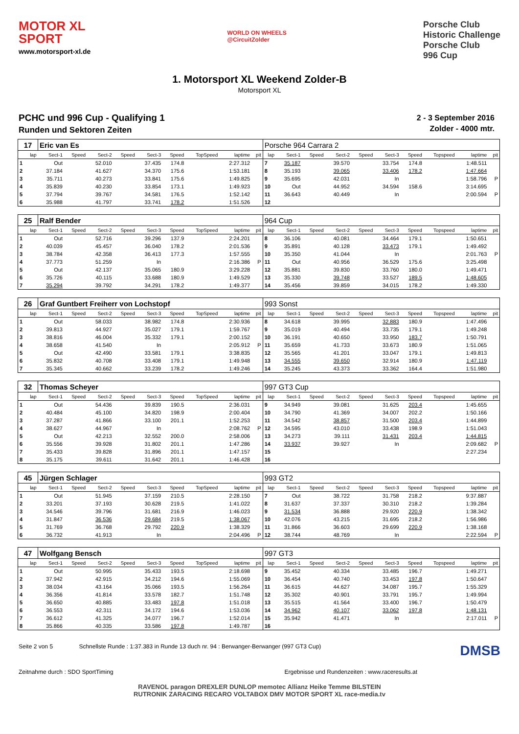MOTOR XL
SPORT
www.motorsport-xl.de
WORLD ON WHEELS
@CircuitZolder
Porsche Club
Historic Challenge
Porsche Club
996 Cup
1. Motorsport XL Weekend Zolder-B
Motorsport XL
PCHC und 996 Cup - Qualifying 1
Runden und Sektoren Zeiten
2 - 3 September 2016
Zolder - 4000 mtr.
| 17 | Eric van Es | | | | | | | | | Porsche 964 Carrara 2 | | | | | | | | | |
| lap | Sect-1 | Speed | Sect-2 | Speed | Sect-3 | Speed | TopSpeed | laptime | pit | lap | Sect-1 | Speed | Sect-2 | Speed | Sect-3 | Speed | Topspeed | laptime | pit |
| 1 | Out | | 52.010 | | 37.435 | 174.8 | | 2:27.312 | | 7 | 35.187 | | 39.570 | | 33.754 | 174.8 | | 1:48.511 | |
| 2 | 37.184 | | 41.627 | | 34.370 | 175.6 | | 1:53.181 | | 8 | 35.193 | | 39.065 | | 33.406 | 178.2 | | 1:47.664 | |
| 3 | 35.711 | | 40.273 | | 33.841 | 175.6 | | 1:49.825 | | 9 | 35.695 | | 42.031 | | In | | | 1:58.796 | P |
| 4 | 35.839 | | 40.230 | | 33.854 | 173.1 | | 1:49.923 | | 10 | Out | | 44.952 | | 34.594 | 158.6 | | 3:14.695 | |
| 5 | 37.794 | | 39.767 | | 34.581 | 176.5 | | 1:52.142 | | 11 | 36.643 | | 40.449 | | In | | | 2:00.594 | P |
| 6 | 35.988 | | 41.797 | | 33.741 | 178.2 | | 1:51.526 | | 12 | | | | | | | | | |
| 25 | Ralf Bender | | | | | | | | | 964 Cup | | | | | | | | | |
| lap | Sect-1 | Speed | Sect-2 | Speed | Sect-3 | Speed | TopSpeed | laptime | pit | lap | Sect-1 | Speed | Sect-2 | Speed | Sect-3 | Speed | Topspeed | laptime | pit |
| 1 | Out | | 52.716 | | 39.296 | 137.9 | | 2:24.201 | | 8 | 36.106 | | 40.081 | | 34.464 | 179.1 | | 1:50.651 | |
| 2 | 40.039 | | 45.457 | | 36.040 | 178.2 | | 2:01.536 | | 9 | 35.891 | | 40.128 | | 33.473 | 179.1 | | 1:49.492 | |
| 3 | 38.784 | | 42.358 | | 36.413 | 177.3 | | 1:57.555 | | 10 | 35.350 | | 41.044 | | In | | | 2:01.763 | P |
| 4 | 37.773 | | 51.259 | | In | | | 2:16.386 | P | 11 | Out | | 40.956 | | 36.529 | 175.6 | | 3:25.498 | |
| 5 | Out | | 42.137 | | 35.065 | 180.9 | | 3:29.228 | | 12 | 35.881 | | 39.830 | | 33.760 | 180.0 | | 1:49.471 | |
| 6 | 35.726 | | 40.115 | | 33.688 | 180.9 | | 1:49.529 | | 13 | 35.330 | | 39.748 | | 33.527 | 189.5 | | 1:48.605 | |
| 7 | 35.294 | | 39.792 | | 34.291 | 178.2 | | 1:49.377 | | 14 | 35.456 | | 39.859 | | 34.015 | 178.2 | | 1:49.330 | |
| 26 | Graf Guntbert Freiherr von Lochstopf | | | | | | | | | 993 Sonst | | | | | | | | | |
| lap | Sect-1 | Speed | Sect-2 | Speed | Sect-3 | Speed | TopSpeed | laptime | pit | lap | Sect-1 | Speed | Sect-2 | Speed | Sect-3 | Speed | Topspeed | laptime | pit |
| 1 | Out | | 58.033 | | 38.982 | 174.8 | | 2:30.936 | | 8 | 34.618 | | 39.995 | | 32.883 | 180.9 | | 1:47.496 | |
| 2 | 39.813 | | 44.927 | | 35.027 | 179.1 | | 1:59.767 | | 9 | 35.019 | | 40.494 | | 33.735 | 179.1 | | 1:49.248 | |
| 3 | 38.816 | | 46.004 | | 35.332 | 179.1 | | 2:00.152 | | 10 | 36.191 | | 40.650 | | 33.950 | 183.7 | | 1:50.791 | |
| 4 | 38.658 | | 41.540 | | In | | | 2:05.912 | P | 11 | 35.659 | | 41.733 | | 33.673 | 180.9 | | 1:51.065 | |
| 5 | Out | | 42.490 | | 33.581 | 179.1 | | 3:38.835 | | 12 | 35.565 | | 41.201 | | 33.047 | 179.1 | | 1:49.813 | |
| 6 | 35.832 | | 40.708 | | 33.408 | 179.1 | | 1:49.948 | | 13 | 34.555 | | 39.650 | | 32.914 | 180.9 | | 1:47.119 | |
| 7 | 35.345 | | 40.662 | | 33.239 | 178.2 | | 1:49.246 | | 14 | 35.245 | | 43.373 | | 33.362 | 164.4 | | 1:51.980 | |
| 32 | Thomas Scheyer | | | | | | | | | 997 GT3 Cup | | | | | | | | | |
| lap | Sect-1 | Speed | Sect-2 | Speed | Sect-3 | Speed | TopSpeed | laptime | pit | lap | Sect-1 | Speed | Sect-2 | Speed | Sect-3 | Speed | Topspeed | laptime | pit |
| 1 | Out | | 54.436 | | 39.839 | 190.5 | | 2:36.031 | | 9 | 34.949 | | 39.081 | | 31.625 | 203.4 | | 1:45.655 | |
| 2 | 40.484 | | 45.100 | | 34.820 | 198.9 | | 2:00.404 | | 10 | 34.790 | | 41.369 | | 34.007 | 202.2 | | 1:50.166 | |
| 3 | 37.287 | | 41.866 | | 33.100 | 201.1 | | 1:52.253 | | 11 | 34.542 | | 38.857 | | 31.500 | 203.4 | | 1:44.899 | |
| 4 | 38.627 | | 44.967 | | In | | | 2:08.762 | P | 12 | 34.595 | | 43.010 | | 33.438 | 198.9 | | 1:51.043 | |
| 5 | Out | | 42.213 | | 32.552 | 200.0 | | 2:58.006 | | 13 | 34.273 | | 39.111 | | 31.431 | 203.4 | | 1:44.815 | |
| 6 | 35.556 | | 39.928 | | 31.802 | 201.1 | | 1:47.286 | | 14 | 33.937 | | 39.927 | | In | | | 2:09.682 | P |
| 7 | 35.433 | | 39.828 | | 31.896 | 201.1 | | 1:47.157 | | 15 | | | | | | | | 2:27.234 | |
| 8 | 35.175 | | 39.611 | | 31.642 | 201.1 | | 1:46.428 | | 16 | | | | | | | | | |
| 45 | Jürgen Schlager | | | | | | | | | 993 GT2 | | | | | | | | | |
| lap | Sect-1 | Speed | Sect-2 | Speed | Sect-3 | Speed | TopSpeed | laptime | pit | lap | Sect-1 | Speed | Sect-2 | Speed | Sect-3 | Speed | Topspeed | laptime | pit |
| 1 | Out | | 51.945 | | 37.159 | 210.5 | | 2:28.150 | | 7 | Out | | 38.722 | | 31.758 | 218.2 | | 9:37.887 | |
| 2 | 33.201 | | 37.193 | | 30.628 | 219.5 | | 1:41.022 | | 8 | 31.637 | | 37.337 | | 30.310 | 218.2 | | 1:39.284 | |
| 3 | 34.546 | | 39.796 | | 31.681 | 216.9 | | 1:46.023 | | 9 | 31.534 | | 36.888 | | 29.920 | 220.9 | | 1:38.342 | |
| 4 | 31.847 | | 36.536 | | 29.684 | 219.5 | | 1:38.067 | | 10 | 42.076 | | 43.215 | | 31.695 | 218.2 | | 1:56.986 | |
| 5 | 31.769 | | 36.768 | | 29.792 | 220.9 | | 1:38.329 | | 11 | 31.866 | | 36.603 | | 29.699 | 220.9 | | 1:38.168 | |
| 6 | 36.732 | | 41.913 | | In | | | 2:04.496 | P | 12 | 38.744 | | 48.769 | | In | | | 2:22.594 | P |
| 47 | Wolfgang Bensch | | | | | | | | | 997 GT3 | | | | | | | | | |
| lap | Sect-1 | Speed | Sect-2 | Speed | Sect-3 | Speed | TopSpeed | laptime | pit | lap | Sect-1 | Speed | Sect-2 | Speed | Sect-3 | Speed | Topspeed | laptime | pit |
| 1 | Out | | 50.995 | | 35.433 | 193.5 | | 2:18.698 | | 9 | 35.452 | | 40.334 | | 33.485 | 196.7 | | 1:49.271 | |
| 2 | 37.942 | | 42.915 | | 34.212 | 194.6 | | 1:55.069 | | 10 | 36.454 | | 40.740 | | 33.453 | 197.8 | | 1:50.647 | |
| 3 | 38.034 | | 43.164 | | 35.066 | 193.5 | | 1:56.264 | | 11 | 36.615 | | 44.627 | | 34.087 | 195.7 | | 1:55.329 | |
| 4 | 36.356 | | 41.814 | | 33.578 | 182.7 | | 1:51.748 | | 12 | 35.302 | | 40.901 | | 33.791 | 195.7 | | 1:49.994 | |
| 5 | 36.650 | | 40.885 | | 33.483 | 197.8 | | 1:51.018 | | 13 | 35.515 | | 41.564 | | 33.400 | 196.7 | | 1:50.479 | |
| 6 | 36.553 | | 42.311 | | 34.172 | 194.6 | | 1:53.036 | | 14 | 34.962 | | 40.107 | | 33.062 | 197.8 | | 1:48.131 | |
| 7 | 36.612 | | 41.325 | | 34.077 | 196.7 | | 1:52.014 | | 15 | 35.942 | | 41.471 | | In | | | 2:17.011 | P |
| 8 | 35.866 | | 40.335 | | 33.586 | 197.8 | | 1:49.787 | | 16 | | | | | | | | | |
Seite 2 von 5 Schnellste Runde : 1:37.383 in Runde 13 duch nr. 94 : Berwanger-Berwanger (997 GT3 Cup) DMSB
Zeitnahme durch : SDO SportTiming Ergebnisse und Rundenzeiten : www.raceresults.at
RAVENOL paragon DREXLER DUNLOP memotec Allianz Heike Temme BILSTEIN
RUTRONIK ZARACING RECARO VOLTABOX DMV MOTOR SPORT XL race-media.tv